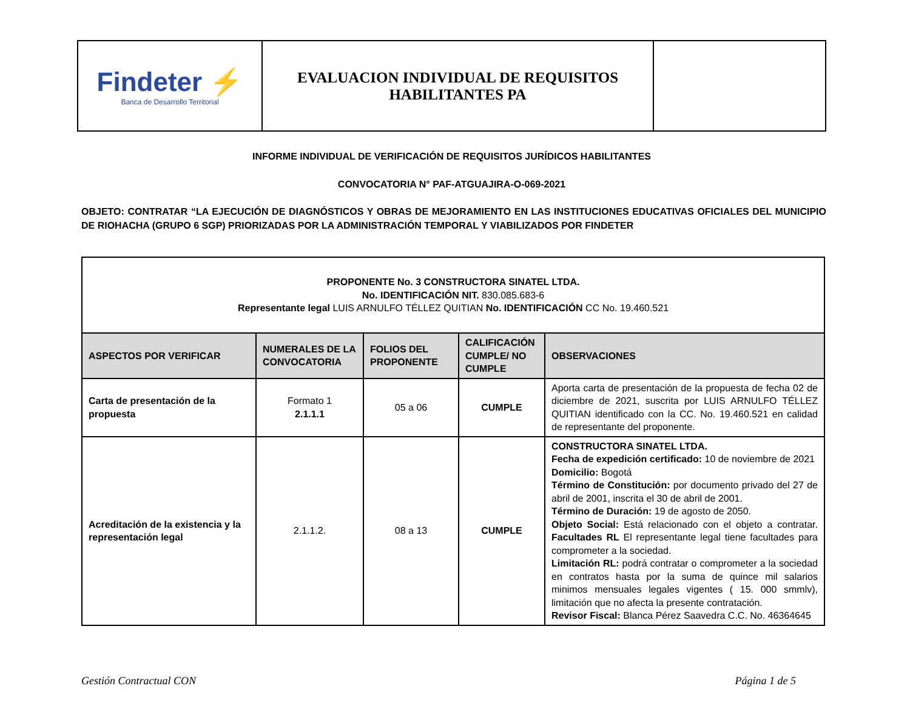| Findeter ⚡ Banca de Desarrollo Territorial | EVALUACION INDIVIDUAL DE REQUISITOS HABILITANTES PA | |
INFORME INDIVIDUAL DE VERIFICACIÓN DE REQUISITOS JURÍDICOS HABILITANTES
CONVOCATORIA N° PAF-ATGUAJIRA-O-069-2021
OBJETO: CONTRATAR “LA EJECUCIÓN DE DIAGNÓSTICOS Y OBRAS DE MEJORAMIENTO EN LAS INSTITUCIONES EDUCATIVAS OFICIALES DEL MUNICIPIO DE RIOHACHA (GRUPO 6 SGP) PRIORIZADAS POR LA ADMINISTRACIÓN TEMPORAL Y VIABILIZADOS POR FINDETER
| PROPONENTE No. 3 CONSTRUCTORA SINATEL LTDA. No. IDENTIFICACIÓN NIT. 830.085.683-6 Representante legal LUIS ARNULFO TÉLLEZ QUITIAN No. IDENTIFICACIÓN CC No. 19.460.521 | | | | |
| ASPECTOS POR VERIFICAR | NUMERALES DE LA CONVOCATORIA | FOLIOS DEL PROPONENTE | CALIFICACIÓN CUMPLE/ NO CUMPLE | OBSERVACIONES |
| Carta de presentación de la propuesta | Formato 1 2.1.1.1 | 05 a 06 | CUMPLE | Aporta carta de presentación de la propuesta de fecha 02 de diciembre de 2021, suscrita por LUIS ARNULFO TÉLLEZ QUITIAN identificado con la CC. No. 19.460.521 en calidad de representante del proponente. |
| Acreditación de la existencia y la representación legal | 2.1.1.2. | 08 a 13 | CUMPLE | CONSTRUCTORA SINATEL LTDA. Fecha de expedición certificado: 10 de noviembre de 2021 Domicilio: Bogotá Término de Constitución: por documento privado del 27 de abril de 2001, inscrita el 30 de abril de 2001. Término de Duración: 19 de agosto de 2050. Objeto Social: Está relacionado con el objeto a contratar. Facultades RL El representante legal tiene facultades para comprometer a la sociedad. Limitación RL: podrá contratar o comprometer a la sociedad en contratos hasta por la suma de quince mil salarios minimos mensuales legales vigentes ( 15. 000 smmlv), limitación que no afecta la presente contratación. Revisor Fiscal: Blanca Pérez Saavedra C.C. No. 46364645 |
Gestión Contractual CON Página 1 de 5